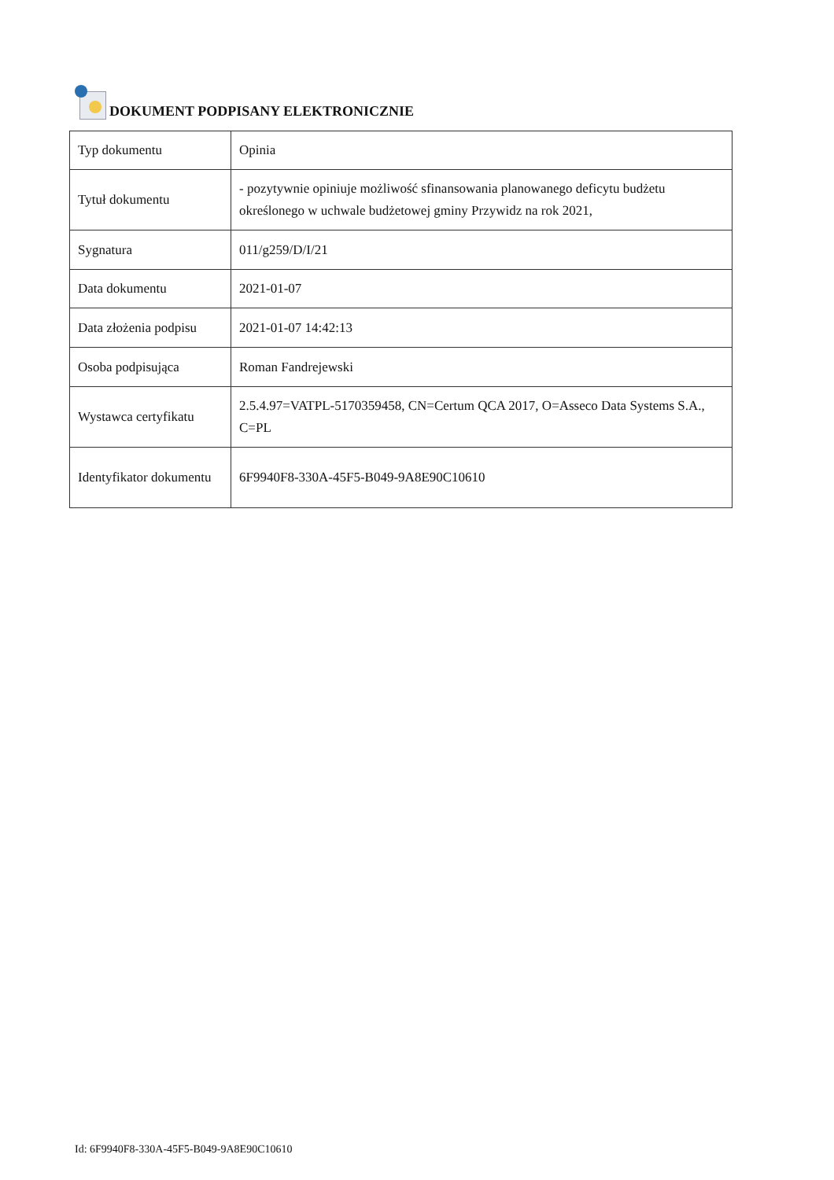DOKUMENT PODPISANY ELEKTRONICZNIE
| Typ dokumentu | Opinia |
| Tytuł dokumentu | - pozytywnie opiniuje możliwość sfinansowania planowanego deficytu budżetu określonego w uchwale budżetowej gminy Przywidz na rok 2021, |
| Sygnatura | 011/g259/D/I/21 |
| Data dokumentu | 2021-01-07 |
| Data złożenia podpisu | 2021-01-07 14:42:13 |
| Osoba podpisująca | Roman Fandrejewski |
| Wystawca certyfikatu | 2.5.4.97=VATPL-5170359458, CN=Certum QCA 2017, O=Asseco Data Systems S.A., C=PL |
| Identyfikator dokumentu | 6F9940F8-330A-45F5-B049-9A8E90C10610 |
Id: 6F9940F8-330A-45F5-B049-9A8E90C10610